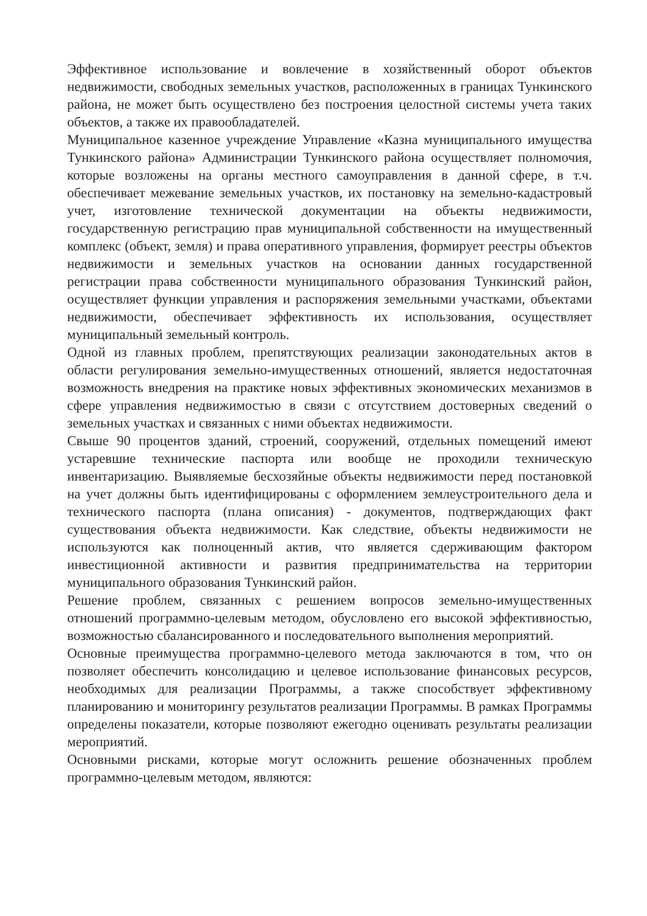Эффективное использование и вовлечение в хозяйственный оборот объектов недвижимости, свободных земельных участков, расположенных в границах Тункинского района, не может быть осуществлено без построения целостной системы учета таких объектов, а также их правообладателей.
Муниципальное казенное учреждение Управление «Казна муниципального имущества Тункинского района» Администрации Тункинского района осуществляет полномочия, которые возложены на органы местного самоуправления в данной сфере, в т.ч. обеспечивает межевание земельных участков, их постановку на земельно-кадастровый учет, изготовление технической документации на объекты недвижимости, государственную регистрацию прав муниципальной собственности на имущественный комплекс (объект, земля) и права оперативного управления, формирует реестры объектов недвижимости и земельных участков на основании данных государственной регистрации права собственности муниципального образования Тункинский район, осуществляет функции управления и распоряжения земельными участками, объектами недвижимости, обеспечивает эффективность их использования, осуществляет муниципальный земельный контроль.
Одной из главных проблем, препятствующих реализации законодательных актов в области регулирования земельно-имущественных отношений, является недостаточная возможность внедрения на практике новых эффективных экономических механизмов в сфере управления недвижимостью в связи с отсутствием достоверных сведений о земельных участках и связанных с ними объектах недвижимости.
Свыше 90 процентов зданий, строений, сооружений, отдельных помещений имеют устаревшие технические паспорта или вообще не проходили техническую инвентаризацию. Выявляемые бесхозяйные объекты недвижимости перед постановкой на учет должны быть идентифицированы с оформлением землеустроительного дела и технического паспорта (плана описания) - документов, подтверждающих факт существования объекта недвижимости. Как следствие, объекты недвижимости не используются как полноценный актив, что является сдерживающим фактором инвестиционной активности и развития предпринимательства на территории муниципального образования Тункинский район.
Решение проблем, связанных с решением вопросов земельно-имущественных отношений программно-целевым методом, обусловлено его высокой эффективностью, возможностью сбалансированного и последовательного выполнения мероприятий.
Основные преимущества программно-целевого метода заключаются в том, что он позволяет обеспечить консолидацию и целевое использование финансовых ресурсов, необходимых для реализации Программы, а также способствует эффективному планированию и мониторингу результатов реализации Программы. В рамках Программы определены показатели, которые позволяют ежегодно оценивать результаты реализации мероприятий.
Основными рисками, которые могут осложнить решение обозначенных проблем программно-целевым методом, являются: